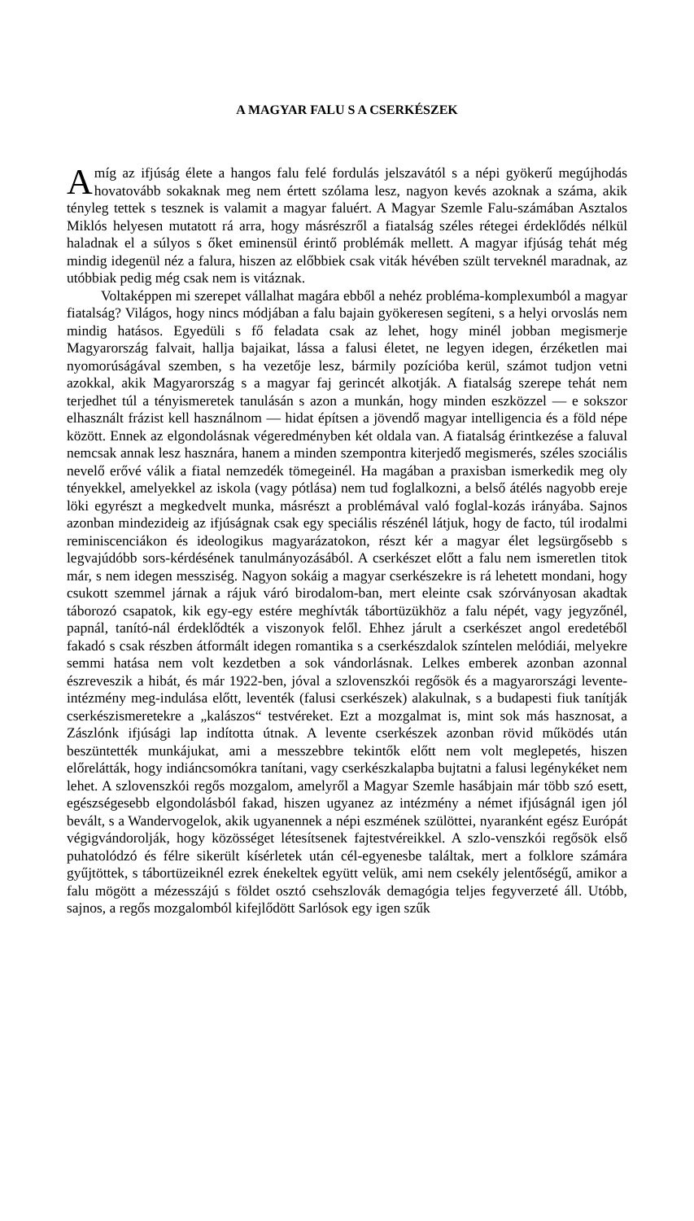A MAGYAR FALU S A CSERKÉSZEK
Amíg az ifjúság élete a hangos falu felé fordulás jelszavától s a népi gyökerű megújhodás hovatovább sokaknak meg nem értett szólama lesz, nagyon kevés azoknak a száma, akik tényleg tettek s tesznek is valamit a magyar faluért. A Magyar Szemle Falu-számában Asztalos Miklós helyesen mutatott rá arra, hogy másrészről a fiatalság széles rétegei érdeklődés nélkül haladnak el a súlyos s őket eminensül érintő problémák mellett. A magyar ifjúság tehát még mindig idegenül néz a falura, hiszen az előbbiek csak viták hévében szült terveknél maradnak, az utóbbiak pedig még csak nem is vitáznak.
Voltaképpen mi szerepet vállalhat magára ebből a nehéz probléma-komplexumból a magyar fiatalság? Világos, hogy nincs módjában a falu bajain gyökeresen segíteni, s a helyi orvoslás nem mindig hatásos. Egyedüli s fő feladata csak az lehet, hogy minél jobban megismerje Magyarország falvait, hallja bajaikat, lássa a falusi életet, ne legyen idegen, érzéketlen mai nyomorúságával szemben, s ha vezetője lesz, bármily pozícióba kerül, számot tudjon vetni azokkal, akik Magyarország s a magyar faj gerincét alkotják. A fiatalság szerepe tehát nem terjedhet túl a tényismeretek tanulásán s azon a munkán, hogy minden eszközzel — e sokszor elhasznált frázist kell használnom — hidat építsen a jövendő magyar intelligencia és a föld népe között. Ennek az elgondolásnak végeredményben két oldala van. A fiatalság érintkezése a faluval nemcsak annak lesz hasznára, hanem a minden szempontra kiterjedő megismerés, széles szociális nevelő erővé válik a fiatal nemzedék tömegeinél. Ha magában a praxisban ismerkedik meg oly tényekkel, amelyekkel az iskola (vagy pótlása) nem tud foglalkozni, a belső átélés nagyobb ereje löki egyrészt a megkedvelt munka, másrészt a problémával való foglal-kozás irányába. Sajnos azonban mindezideig az ifjúságnak csak egy speciális részénél látjuk, hogy de facto, túl irodalmi reminiscenciákon és ideologikus magyarázatokon, részt kér a magyar élet legsürgősebb s legvajúdóbb sors-kérdésének tanulmányozásából. A cserkészet előtt a falu nem ismeretlen titok már, s nem idegen messziség. Nagyon sokáig a magyar cserkészekre is rá lehetett mondani, hogy csukott szemmel járnak a rájuk váró birodalom-ban, mert eleinte csak szórványosan akadtak táborozó csapatok, kik egy-egy estére meghívták tábortüzükhöz a falu népét, vagy jegyzőnél, papnál, tanító-nál érdeklődték a viszonyok felől. Ehhez járult a cserkészet angol eredetéből fakadó s csak részben átformált idegen romantika s a cserkészdalok színtelen melódiái, melyekre semmi hatása nem volt kezdetben a sok vándorlásnak. Lelkes emberek azonban azonnal észreveszik a hibát, és már 1922-ben, jóval a szlovenszkói regősök és a magyarországi levente-intézmény meg-indulása előtt, leventék (falusi cserkészek) alakulnak, s a budapesti fiuk tanítják cserkészismeretekre a „kalászos“ testvéreket. Ezt a mozgalmat is, mint sok más hasznosat, a Zászlónk ifjúsági lap indította útnak. A levente cserkészek azonban rövid működés után beszüntették munkájukat, ami a messzebbre tekintők előtt nem volt meglepetés, hiszen előrelátták, hogy indiáncsomókra tanítani, vagy cserkészkalapba bujtatni a falusi legénykéket nem lehet. A szlovenszkói regős mozgalom, amelyről a Magyar Szemle hasábjain már több szó esett, egészségesebb elgondolásból fakad, hiszen ugyanez az intézmény a német ifjúságnál igen jól bevált, s a Wandervogelok, akik ugyanennek a népi eszmének szülöttei, nyaranként egész Európát végigvándorolják, hogy közösséget létesítsenek fajtestvéreikkel. A szlo-venszkói regősök első puhatolódzó és félre sikerült kísérletek után cél-egyenesbe találtak, mert a folklore számára gyűjtöttek, s tábortüzeiknél ezrek énekeltek együtt velük, ami nem csekély jelentőségű, amikor a falu mögött a mézesszájú s földet osztó csehszlovák demagógia teljes fegyverzeté áll. Utóbb, sajnos, a regős mozgalomból kifejlődött Sarlósok egy igen szűk